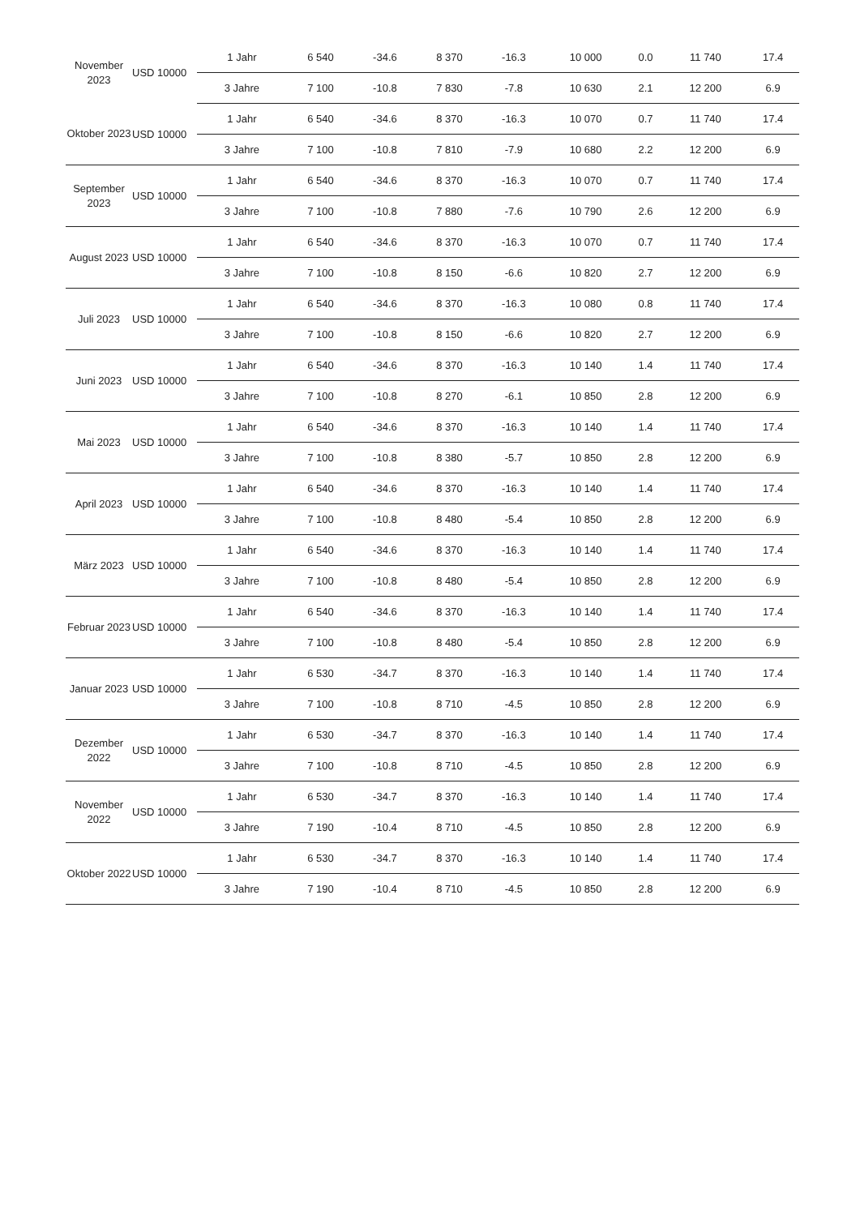| November 2023 | USD 10000 | 1 Jahr | 6 540 | -34.6 | 8 370 | -16.3 | 10 000 | 0.0 | 11 740 | 17.4 |
| | | 3 Jahre | 7 100 | -10.8 | 7 830 | -7.8 | 10 630 | 2.1 | 12 200 | 6.9 |
| Oktober 2023 | USD 10000 | 1 Jahr | 6 540 | -34.6 | 8 370 | -16.3 | 10 070 | 0.7 | 11 740 | 17.4 |
| | | 3 Jahre | 7 100 | -10.8 | 7 810 | -7.9 | 10 680 | 2.2 | 12 200 | 6.9 |
| September 2023 | USD 10000 | 1 Jahr | 6 540 | -34.6 | 8 370 | -16.3 | 10 070 | 0.7 | 11 740 | 17.4 |
| | | 3 Jahre | 7 100 | -10.8 | 7 880 | -7.6 | 10 790 | 2.6 | 12 200 | 6.9 |
| August 2023 | USD 10000 | 1 Jahr | 6 540 | -34.6 | 8 370 | -16.3 | 10 070 | 0.7 | 11 740 | 17.4 |
| | | 3 Jahre | 7 100 | -10.8 | 8 150 | -6.6 | 10 820 | 2.7 | 12 200 | 6.9 |
| Juli 2023 | USD 10000 | 1 Jahr | 6 540 | -34.6 | 8 370 | -16.3 | 10 080 | 0.8 | 11 740 | 17.4 |
| | | 3 Jahre | 7 100 | -10.8 | 8 150 | -6.6 | 10 820 | 2.7 | 12 200 | 6.9 |
| Juni 2023 | USD 10000 | 1 Jahr | 6 540 | -34.6 | 8 370 | -16.3 | 10 140 | 1.4 | 11 740 | 17.4 |
| | | 3 Jahre | 7 100 | -10.8 | 8 270 | -6.1 | 10 850 | 2.8 | 12 200 | 6.9 |
| Mai 2023 | USD 10000 | 1 Jahr | 6 540 | -34.6 | 8 370 | -16.3 | 10 140 | 1.4 | 11 740 | 17.4 |
| | | 3 Jahre | 7 100 | -10.8 | 8 380 | -5.7 | 10 850 | 2.8 | 12 200 | 6.9 |
| April 2023 | USD 10000 | 1 Jahr | 6 540 | -34.6 | 8 370 | -16.3 | 10 140 | 1.4 | 11 740 | 17.4 |
| | | 3 Jahre | 7 100 | -10.8 | 8 480 | -5.4 | 10 850 | 2.8 | 12 200 | 6.9 |
| März 2023 | USD 10000 | 1 Jahr | 6 540 | -34.6 | 8 370 | -16.3 | 10 140 | 1.4 | 11 740 | 17.4 |
| | | 3 Jahre | 7 100 | -10.8 | 8 480 | -5.4 | 10 850 | 2.8 | 12 200 | 6.9 |
| Februar 2023 | USD 10000 | 1 Jahr | 6 540 | -34.6 | 8 370 | -16.3 | 10 140 | 1.4 | 11 740 | 17.4 |
| | | 3 Jahre | 7 100 | -10.8 | 8 480 | -5.4 | 10 850 | 2.8 | 12 200 | 6.9 |
| Januar 2023 | USD 10000 | 1 Jahr | 6 530 | -34.7 | 8 370 | -16.3 | 10 140 | 1.4 | 11 740 | 17.4 |
| | | 3 Jahre | 7 100 | -10.8 | 8 710 | -4.5 | 10 850 | 2.8 | 12 200 | 6.9 |
| Dezember 2022 | USD 10000 | 1 Jahr | 6 530 | -34.7 | 8 370 | -16.3 | 10 140 | 1.4 | 11 740 | 17.4 |
| | | 3 Jahre | 7 100 | -10.8 | 8 710 | -4.5 | 10 850 | 2.8 | 12 200 | 6.9 |
| November 2022 | USD 10000 | 1 Jahr | 6 530 | -34.7 | 8 370 | -16.3 | 10 140 | 1.4 | 11 740 | 17.4 |
| | | 3 Jahre | 7 190 | -10.4 | 8 710 | -4.5 | 10 850 | 2.8 | 12 200 | 6.9 |
| Oktober 2022 | USD 10000 | 1 Jahr | 6 530 | -34.7 | 8 370 | -16.3 | 10 140 | 1.4 | 11 740 | 17.4 |
| | | 3 Jahre | 7 190 | -10.4 | 8 710 | -4.5 | 10 850 | 2.8 | 12 200 | 6.9 |